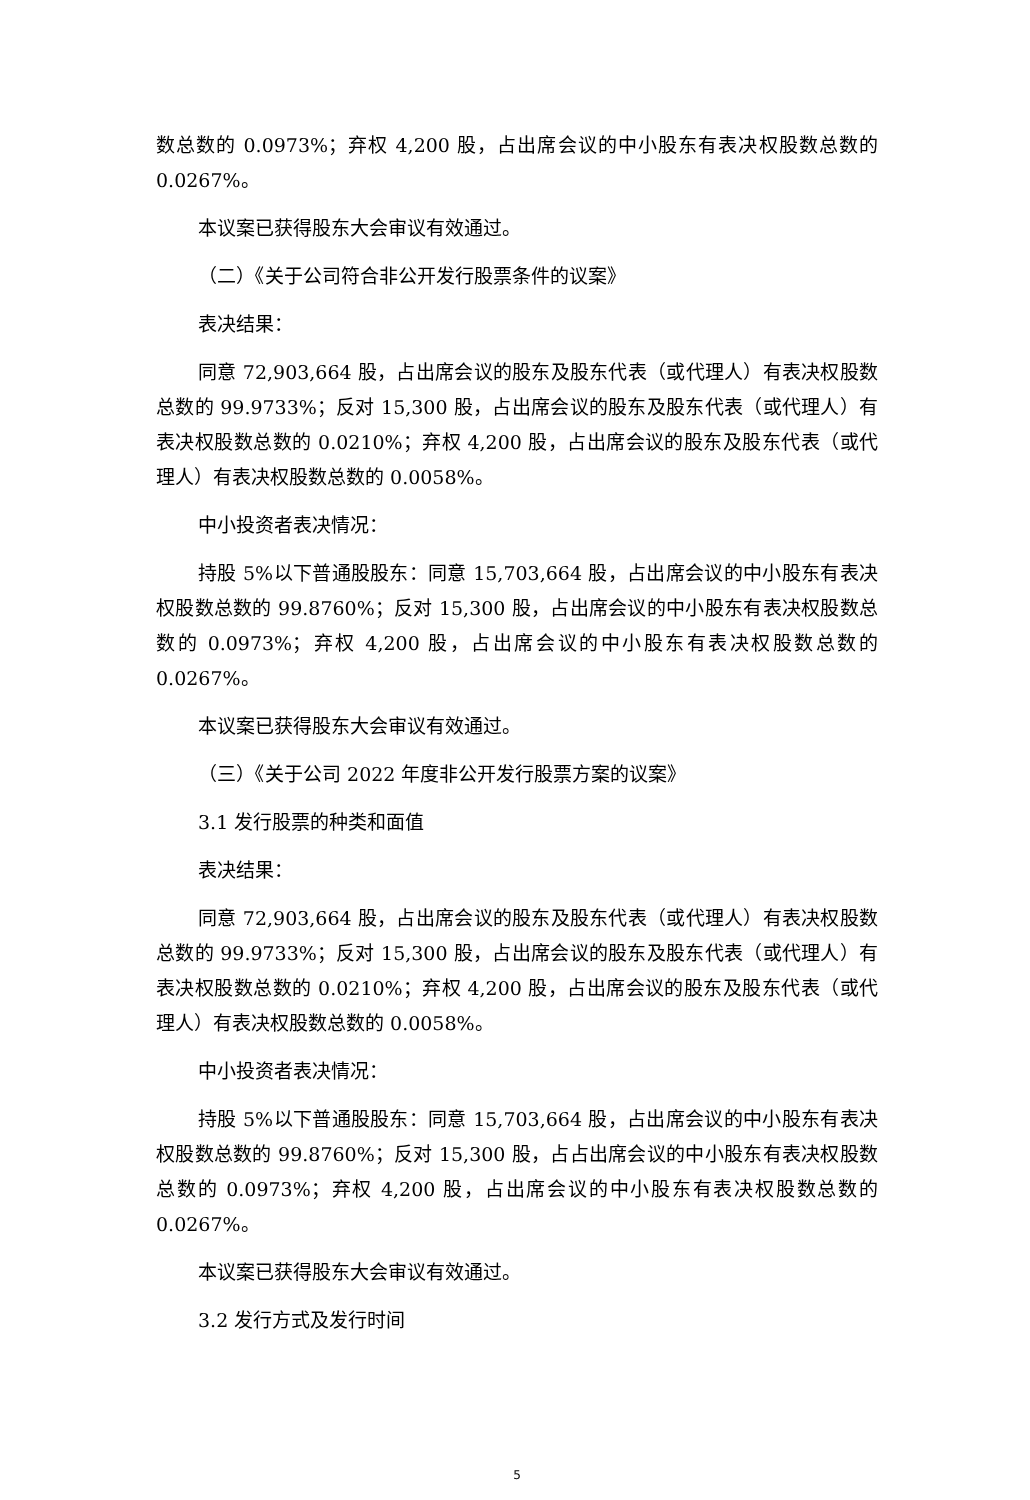数总数的 0.0973%；弃权 4,200 股，占出席会议的中小股东有表决权股数总数的 0.0267%。
本议案已获得股东大会审议有效通过。
（二）《关于公司符合非公开发行股票条件的议案》
表决结果：
同意 72,903,664 股，占出席会议的股东及股东代表（或代理人）有表决权股数总数的 99.9733%；反对 15,300 股，占出席会议的股东及股东代表（或代理人）有表决权股数总数的 0.0210%；弃权 4,200 股，占出席会议的股东及股东代表（或代理人）有表决权股数总数的 0.0058%。
中小投资者表决情况：
持股 5%以下普通股股东：同意 15,703,664 股，占出席会议的中小股东有表决权股数总数的 99.8760%；反对 15,300 股，占出席会议的中小股东有表决权股数总数的 0.0973%；弃权 4,200 股，占出席会议的中小股东有表决权股数总数的 0.0267%。
本议案已获得股东大会审议有效通过。
（三）《关于公司 2022 年度非公开发行股票方案的议案》
3.1 发行股票的种类和面值
表决结果：
同意 72,903,664 股，占出席会议的股东及股东代表（或代理人）有表决权股数总数的 99.9733%；反对 15,300 股，占出席会议的股东及股东代表（或代理人）有表决权股数总数的 0.0210%；弃权 4,200 股，占出席会议的股东及股东代表（或代理人）有表决权股数总数的 0.0058%。
中小投资者表决情况：
持股 5%以下普通股股东：同意 15,703,664 股，占出席会议的中小股东有表决权股数总数的 99.8760%；反对 15,300 股，占占出席会议的中小股东有表决权股数总数的 0.0973%；弃权 4,200 股，占出席会议的中小股东有表决权股数总数的 0.0267%。
本议案已获得股东大会审议有效通过。
3.2 发行方式及发行时间
5